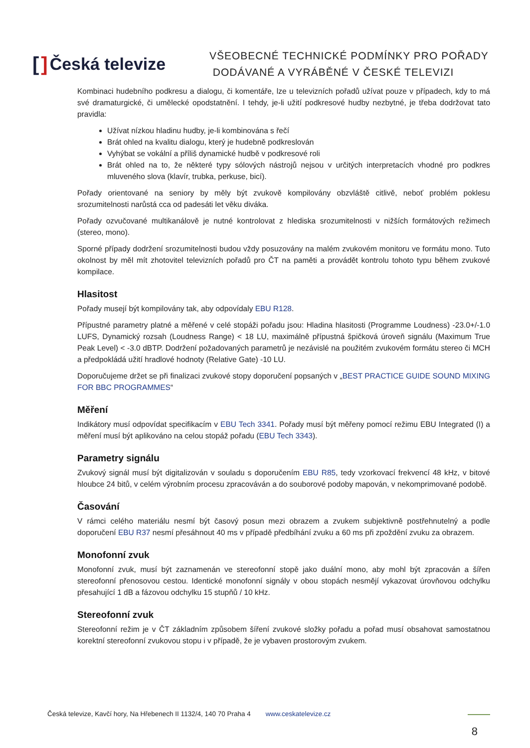[] Česká televize
VŠEOBECNÉ TECHNICKÉ PODMÍNKY PRO POŘADY
DODÁVANÉ A VYRÁBĚNÉ V ČESKÉ TELEVIZI
Kombinaci hudebního podkresu a dialogu, či komentáře, lze u televizních pořadů užívat pouze v případech, kdy to má své dramaturgické, či umělecké opodstatnění. I tehdy, je-li užití podkresové hudby nezbytné, je třeba dodržovat tato pravidla:
Užívat nízkou hladinu hudby, je-li kombinována s řečí
Brát ohled na kvalitu dialogu, který je hudebně podkreslován
Vyhýbat se vokální a příliš dynamické hudbě v podkresové roli
Brát ohled na to, že některé typy sólových nástrojů nejsou v určitých interpretacích vhodné pro podkres mluveného slova (klavír, trubka, perkuse, bicí).
Pořady orientované na seniory by měly být zvukově kompilovány obzvláště citlivě, neboť problém poklesu srozumitelnosti narůstá cca od padesáti let věku diváka.
Pořady ozvučované multikanálově je nutné kontrolovat z hlediska srozumitelnosti v nižších formátových režimech (stereo, mono).
Sporné případy dodržení srozumitelnosti budou vždy posuzovány na malém zvukovém monitoru ve formátu mono. Tuto okolnost by měl mít zhotovitel televizních pořadů pro ČT na paměti a provádět kontrolu tohoto typu během zvukové kompilace.
Hlasitost
Pořady musejí být kompilovány tak, aby odpovídaly EBU R128.
Přípustné parametry platné a měřené v celé stopáži pořadu jsou: Hladina hlasitosti (Programme Loudness) -23.0+/-1.0 LUFS, Dynamický rozsah (Loudness Range) < 18 LU, maximálně přípustná špičková úroveň signálu (Maximum True Peak Level) < -3.0 dBTP. Dodržení požadovaných parametrů je nezávislé na použitém zvukovém formátu stereo či MCH a předpokládá užití hradlové hodnoty (Relative Gate) -10 LU.
Doporučujeme držet se při finalizaci zvukové stopy doporučení popsaných v „BEST PRACTICE GUIDE SOUND MIXING FOR BBC PROGRAMMES“
Měření
Indikátory musí odpovídat specifikacím v EBU Tech 3341. Pořady musí být měřeny pomocí režimu EBU Integrated (I) a měření musí být aplikováno na celou stopáž pořadu (EBU Tech 3343).
Parametry signálu
Zvukový signál musí být digitalizován v souladu s doporučením EBU R85, tedy vzorkovací frekvencí 48 kHz, v bitové hloubce 24 bitů, v celém výrobním procesu zpracováván a do souborové podoby mapován, v nekomprimované podobě.
Časování
V rámci celého materiálu nesmí být časový posun mezi obrazem a zvukem subjektivně postřehnutelný a podle doporučení EBU R37 nesmí přesáhnout 40 ms v případě předbíhání zvuku a 60 ms při zpoždění zvuku za obrazem.
Monofonní zvuk
Monofonní zvuk, musí být zaznamenán ve stereofonní stopě jako duální mono, aby mohl být zpracován a šířen stereofonní přenosovou cestou. Identické monofonní signály v obou stopách nesmějí vykazovat úrovňovou odchylku přesahující 1 dB a fázovou odchylku 15 stupňů / 10 kHz.
Stereofonní zvuk
Stereofonní režim je v ČT základním způsobem šíření zvukové složky pořadu a pořad musí obsahovat samostatnou korektní stereofonní zvukovou stopu i v případě, že je vybaven prostorovým zvukem.
Česká televize, Kavčí hory, Na Hřebenech II 1132/4, 140 70 Praha 4 www.ceskatelevize.cz
8